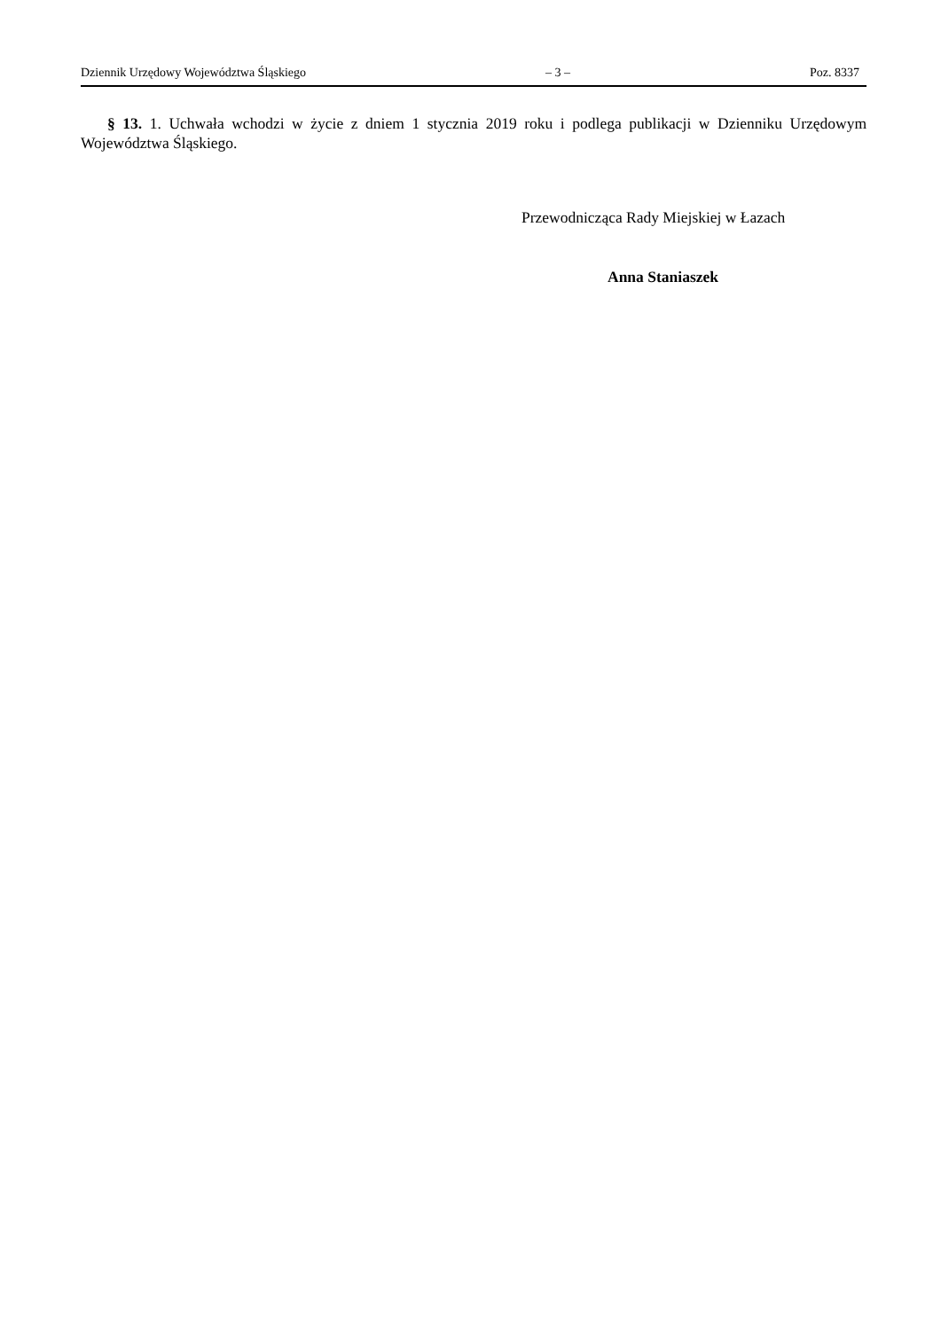Dziennik Urzędowy Województwa Śląskiego – 3 – Poz. 8337
§ 13. 1. Uchwała wchodzi w życie z dniem 1 stycznia 2019 roku i podlega publikacji w Dzienniku Urzędowym Województwa Śląskiego.
Przewodnicząca Rady Miejskiej w Łazach
Anna Staniaszek